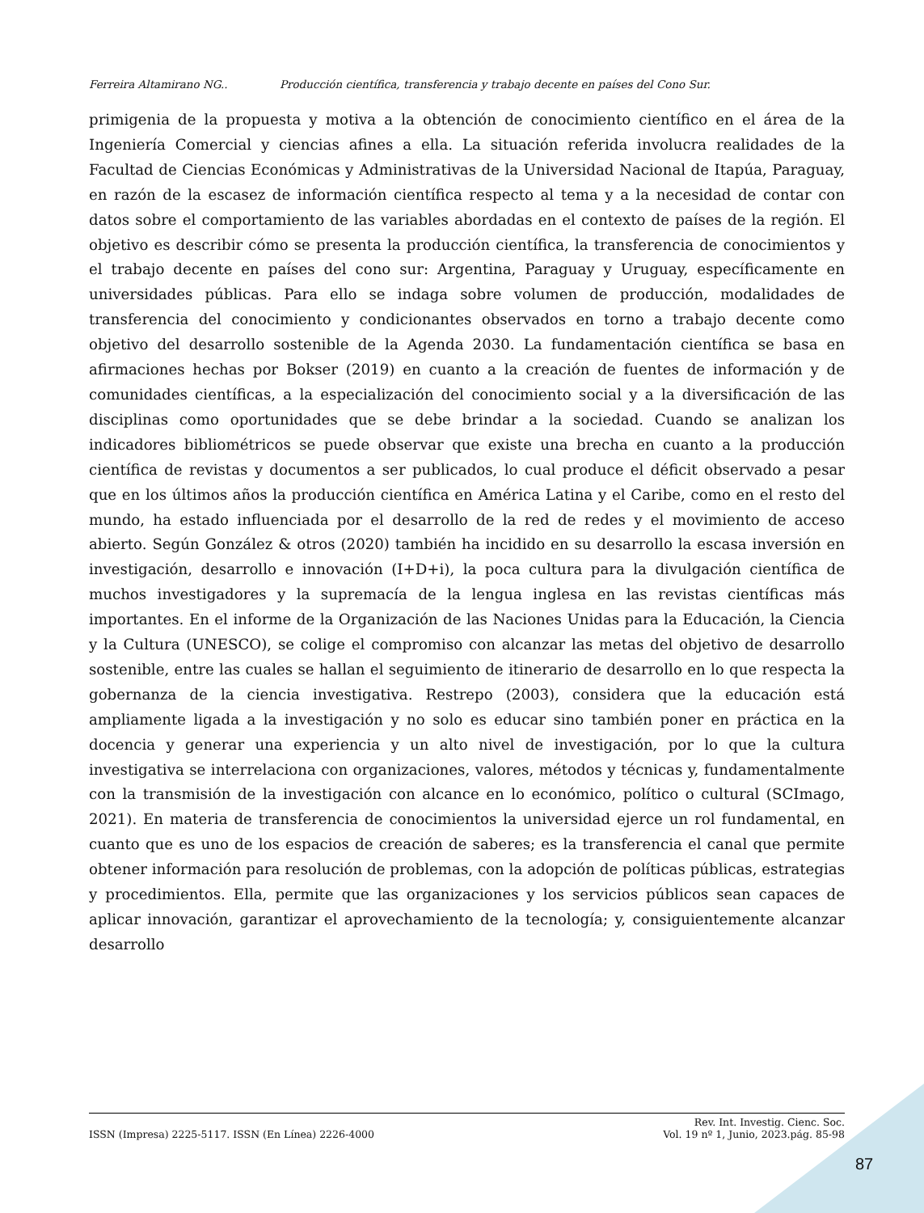Ferreira Altamirano NG.. Producción científica, transferencia y trabajo decente en países del Cono Sur.
primigenia de la propuesta y motiva a la obtención de conocimiento científico en el área de la Ingeniería Comercial y ciencias afines a ella. La situación referida involucra realidades de la Facultad de Ciencias Económicas y Administrativas de la Universidad Nacional de Itapúa, Paraguay, en razón de la escasez de información científica respecto al tema y a la necesidad de contar con datos sobre el comportamiento de las variables abordadas en el contexto de países de la región. El objetivo es describir cómo se presenta la producción científica, la transferencia de conocimientos y el trabajo decente en países del cono sur: Argentina, Paraguay y Uruguay, específicamente en universidades públicas. Para ello se indaga sobre volumen de producción, modalidades de transferencia del conocimiento y condicionantes observados en torno a trabajo decente como objetivo del desarrollo sostenible de la Agenda 2030. La fundamentación científica se basa en afirmaciones hechas por Bokser (2019) en cuanto a la creación de fuentes de información y de comunidades científicas, a la especialización del conocimiento social y a la diversificación de las disciplinas como oportunidades que se debe brindar a la sociedad. Cuando se analizan los indicadores bibliométricos se puede observar que existe una brecha en cuanto a la producción científica de revistas y documentos a ser publicados, lo cual produce el déficit observado a pesar que en los últimos años la producción científica en América Latina y el Caribe, como en el resto del mundo, ha estado influenciada por el desarrollo de la red de redes y el movimiento de acceso abierto. Según González & otros (2020) también ha incidido en su desarrollo la escasa inversión en investigación, desarrollo e innovación (I+D+i), la poca cultura para la divulgación científica de muchos investigadores y la supremacía de la lengua inglesa en las revistas científicas más importantes. En el informe de la Organización de las Naciones Unidas para la Educación, la Ciencia y la Cultura (UNESCO), se colige el compromiso con alcanzar las metas del objetivo de desarrollo sostenible, entre las cuales se hallan el seguimiento de itinerario de desarrollo en lo que respecta la gobernanza de la ciencia investigativa. Restrepo (2003), considera que la educación está ampliamente ligada a la investigación y no solo es educar sino también poner en práctica en la docencia y generar una experiencia y un alto nivel de investigación, por lo que la cultura investigativa se interrelaciona con organizaciones, valores, métodos y técnicas y, fundamentalmente con la transmisión de la investigación con alcance en lo económico, político o cultural (SCImago, 2021). En materia de transferencia de conocimientos la universidad ejerce un rol fundamental, en cuanto que es uno de los espacios de creación de saberes; es la transferencia el canal que permite obtener información para resolución de problemas, con la adopción de políticas públicas, estrategias y procedimientos. Ella, permite que las organizaciones y los servicios públicos sean capaces de aplicar innovación, garantizar el aprovechamiento de la tecnología; y, consiguientemente alcanzar desarrollo
ISSN (Impresa) 2225-5117. ISSN (En Línea) 2226-4000
Rev. Int. Investig. Cienc. Soc.
Vol. 19 nº 1, Junio, 2023.pág. 85-98
87